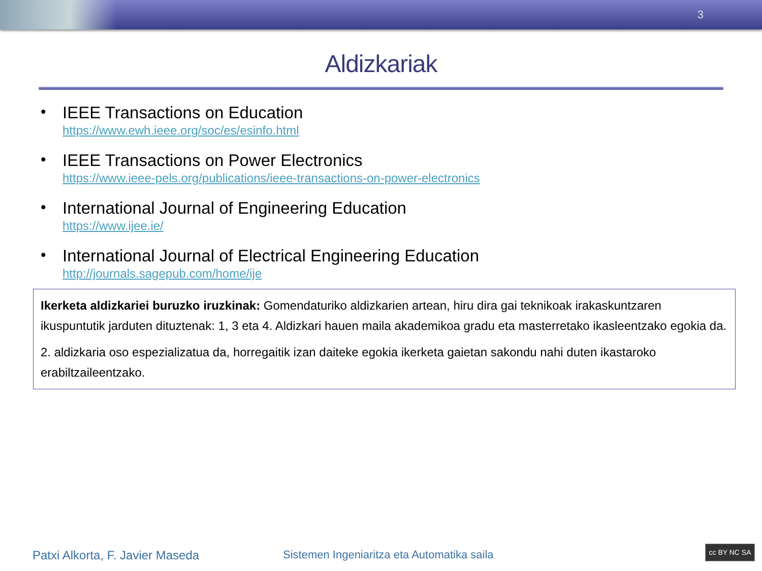3
Aldizkariak
• IEEE Transactions on Education
https://www.ewh.ieee.org/soc/es/esinfo.html
• IEEE Transactions on Power Electronics
https://www.ieee-pels.org/publications/ieee-transactions-on-power-electronics
• International Journal of Engineering Education
https://www.ijee.ie/
• International Journal of Electrical Engineering Education
http://journals.sagepub.com/home/ije
Ikerketa aldizkariei buruzko iruzkinak: Gomendaturiko aldizkarien artean, hiru dira gai teknikoak irakaskuntzaren ikuspuntutik jarduten dituztenak: 1, 3 eta 4. Aldizkari hauen maila akademikoa gradu eta masterretako ikasleentzako egokia da.
2. aldizkaria oso espezializatua da, horregaitik izan daiteke egokia ikerketa gaietan sakondu nahi duten ikastaroko erabiltzaileentzako.
Patxi Alkorta, F. Javier Maseda
Sistemen Ingeniaritza eta Automatika saila
cc BY NC SA